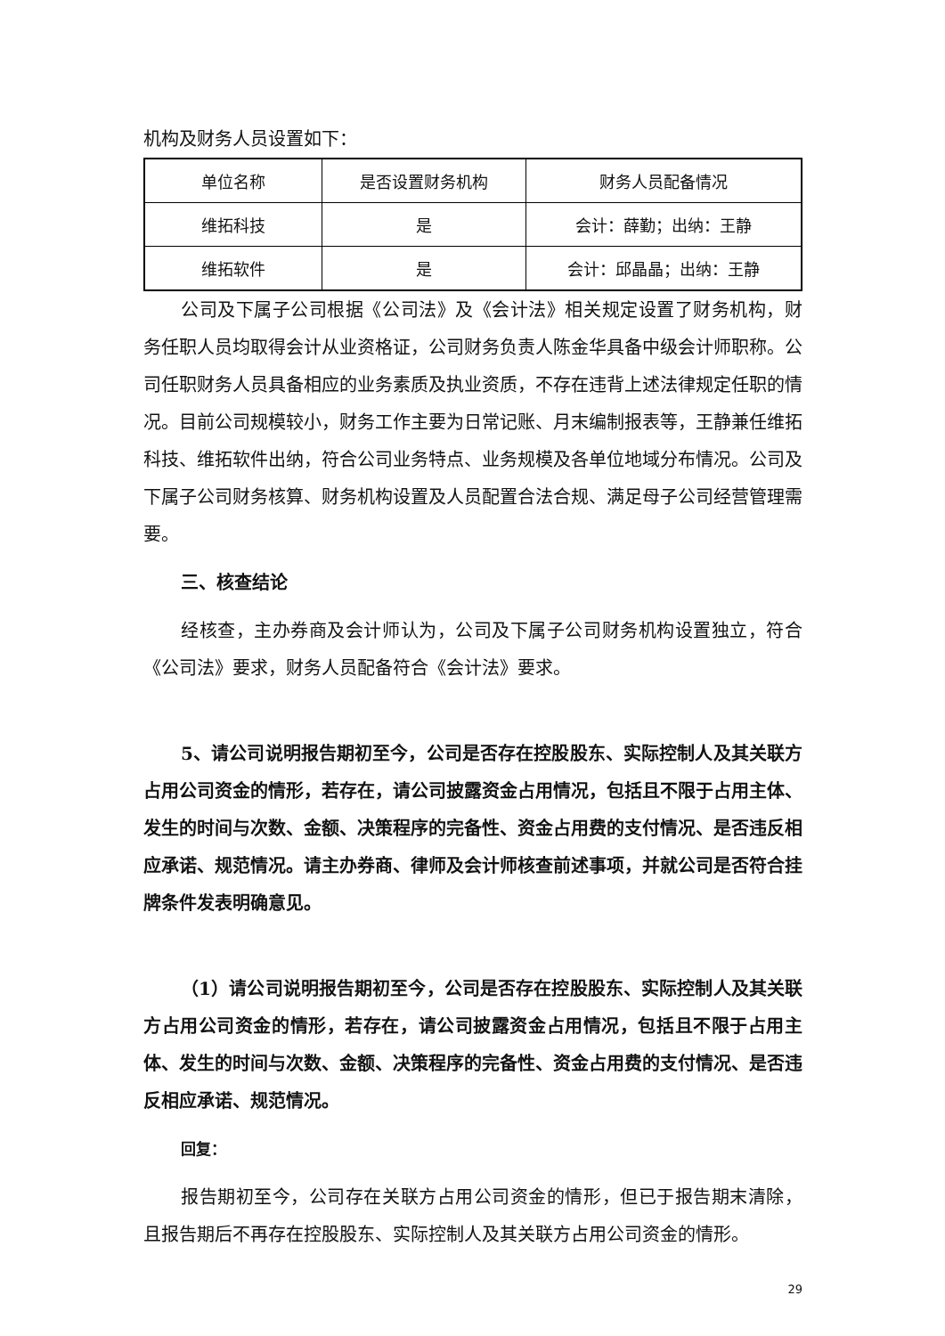机构及财务人员设置如下：
| 单位名称 | 是否设置财务机构 | 财务人员配备情况 |
| 维拓科技 | 是 | 会计：薛勤；出纳：王静 |
| 维拓软件 | 是 | 会计：邱晶晶；出纳：王静 |
公司及下属子公司根据《公司法》及《会计法》相关规定设置了财务机构，财务任职人员均取得会计从业资格证，公司财务负责人陈金华具备中级会计师职称。公司任职财务人员具备相应的业务素质及执业资质，不存在违背上述法律规定任职的情况。目前公司规模较小，财务工作主要为日常记账、月末编制报表等，王静兼任维拓科技、维拓软件出纳，符合公司业务特点、业务规模及各单位地域分布情况。公司及下属子公司财务核算、财务机构设置及人员配置合法合规、满足母子公司经营管理需要。
三、核查结论
经核查，主办券商及会计师认为，公司及下属子公司财务机构设置独立，符合《公司法》要求，财务人员配备符合《会计法》要求。
5、请公司说明报告期初至今，公司是否存在控股股东、实际控制人及其关联方占用公司资金的情形，若存在，请公司披露资金占用情况，包括且不限于占用主体、发生的时间与次数、金额、决策程序的完备性、资金占用费的支付情况、是否违反相应承诺、规范情况。请主办券商、律师及会计师核查前述事项，并就公司是否符合挂牌条件发表明确意见。
（1）请公司说明报告期初至今，公司是否存在控股股东、实际控制人及其关联方占用公司资金的情形，若存在，请公司披露资金占用情况，包括且不限于占用主体、发生的时间与次数、金额、决策程序的完备性、资金占用费的支付情况、是否违反相应承诺、规范情况。
回复：
报告期初至今，公司存在关联方占用公司资金的情形，但已于报告期末清除，且报告期后不再存在控股股东、实际控制人及其关联方占用公司资金的情形。
29